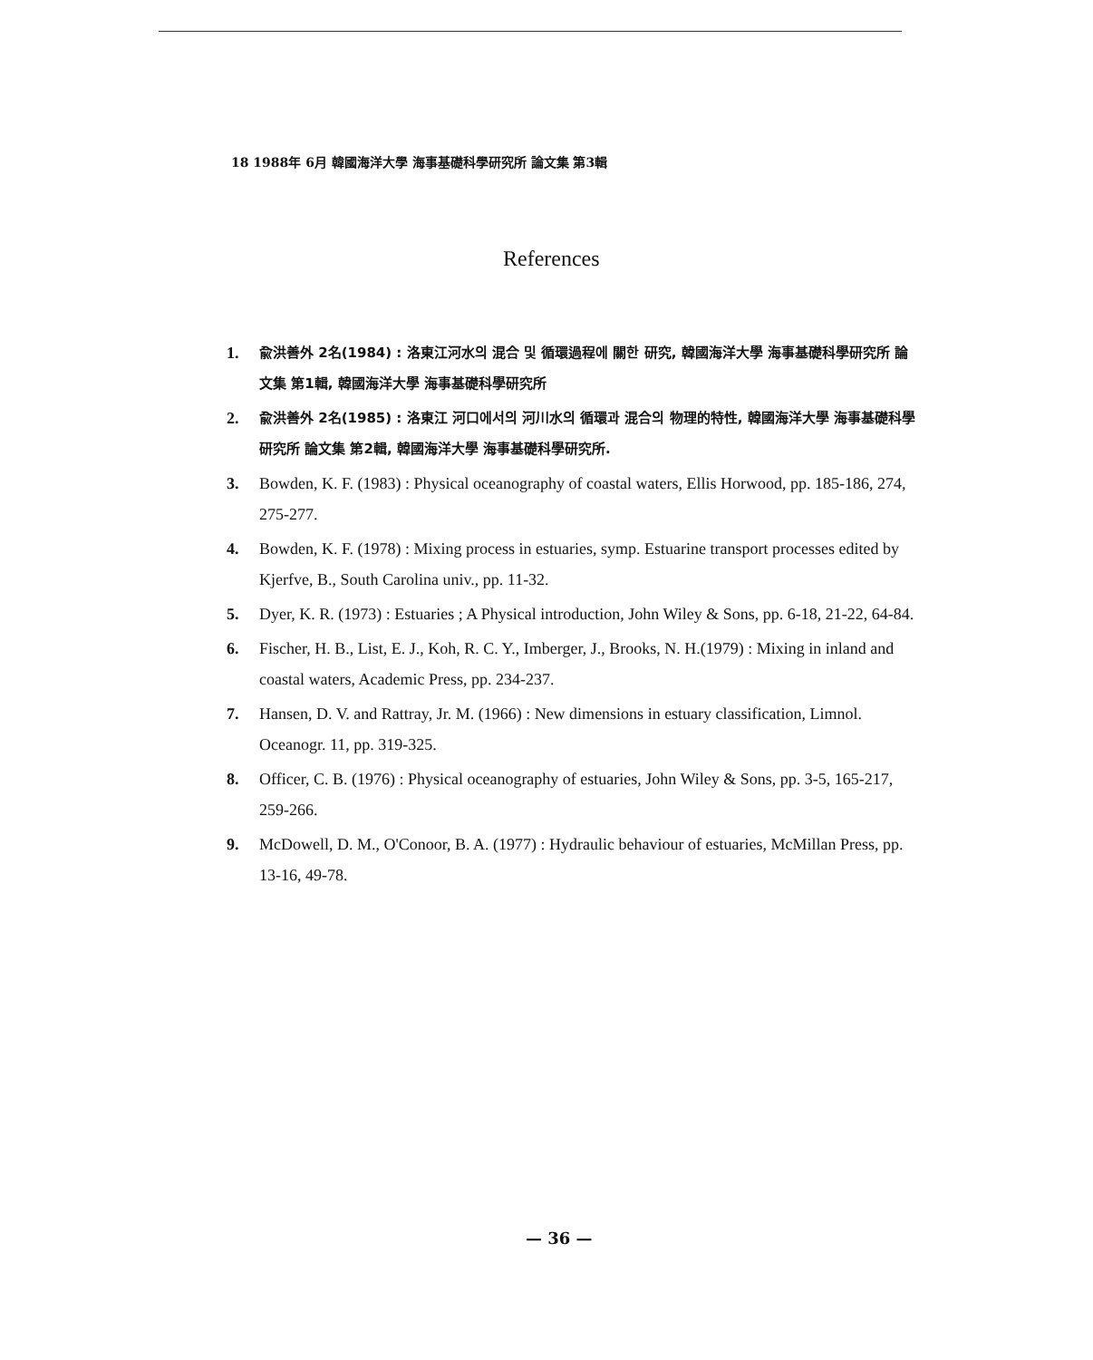18 1988年 6月 韓國海洋大學 海事基礎科學研究所 論文集 第3輯
References
1. 兪洪善外 2名(1984) : 洛東江河水의 混合 및 循環過程에 關한 研究, 韓國海洋大學 海事基礎科學研究所 論文集 第1輯, 韓國海洋大學 海事基礎科學研究所
2. 兪洪善外 2名(1985) : 洛東江 河口에서의 河川水의 循環과 混合의 物理的特性, 韓國海洋大學 海事基礎科學研究所 論文集 第2輯, 韓國海洋大學 海事基礎科學研究所.
3. Bowden, K. F. (1983) : Physical oceanography of coastal waters, Ellis Horwood, pp. 185-186, 274, 275-277.
4. Bowden, K. F. (1978) : Mixing process in estuaries, symp. Estuarine transport processes edited by Kjerfve, B., South Carolina univ., pp. 11-32.
5. Dyer, K. R. (1973) : Estuaries ; A Physical introduction, John Wiley & Sons, pp. 6-18, 21-22, 64-84.
6. Fischer, H. B., List, E. J., Koh, R. C. Y., Imberger, J., Brooks, N. H.(1979) : Mixing in inland and coastal waters, Academic Press, pp. 234-237.
7. Hansen, D. V. and Rattray, Jr. M. (1966) : New dimensions in estuary classification, Limnol. Oceanogr. 11, pp. 319-325.
8. Officer, C. B. (1976) : Physical oceanography of estuaries, John Wiley & Sons, pp. 3-5, 165-217, 259-266.
9. McDowell, D. M., O'Conoor, B. A. (1977) : Hydraulic behaviour of estuaries, McMillan Press, pp. 13-16, 49-78.
— 36 —